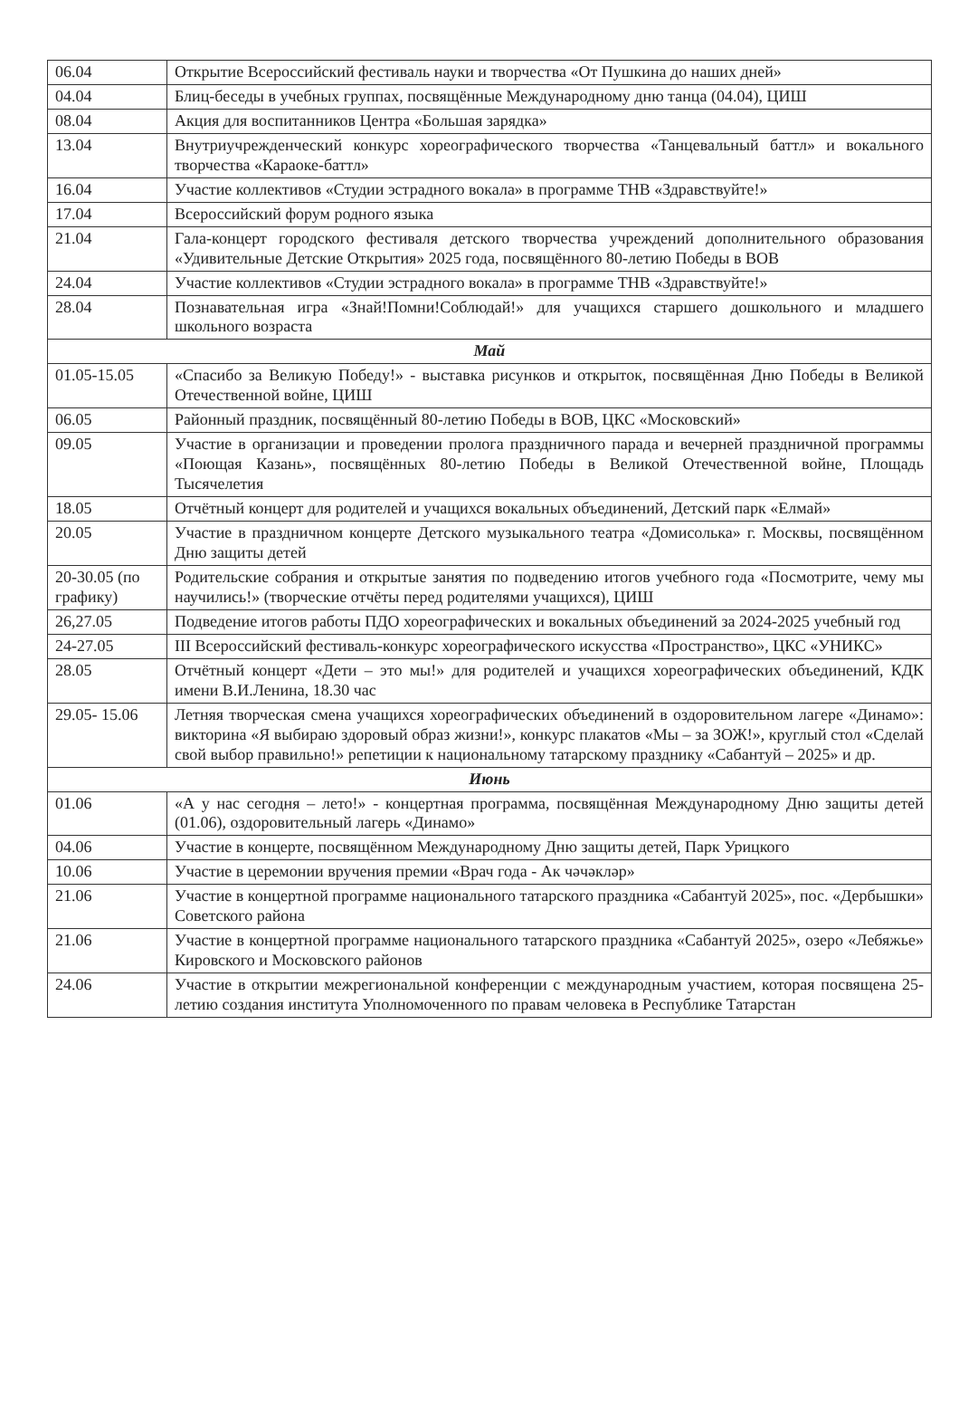| 06.04 | Открытие Всероссийский фестиваль науки и творчества «От Пушкина до наших дней» |
| 04.04 | Блиц-беседы в учебных группах, посвящённые Международному дню танца (04.04), ЦИШ |
| 08.04 | Акция для воспитанников Центра «Большая зарядка» |
| 13.04 | Внутриучрежденческий конкурс хореографического творчества «Танцевальный баттл» и вокального творчества «Караоке-баттл» |
| 16.04 | Участие коллективов «Студии эстрадного вокала» в программе ТНВ «Здравствуйте!» |
| 17.04 | Всероссийский форум родного языка |
| 21.04 | Гала-концерт городского фестиваля детского творчества учреждений дополнительного образования «Удивительные Детские Открытия» 2025 года, посвящённого 80-летию Победы в ВОВ |
| 24.04 | Участие коллективов «Студии эстрадного вокала» в программе ТНВ «Здравствуйте!» |
| 28.04 | Познавательная игра «Знай!Помни!Соблюдай!» для учащихся старшего дошкольного и младшего школьного возраста |
| Май | |
| 01.05-15.05 | «Спасибо за Великую Победу!» - выставка рисунков и открыток, посвящённая Дню Победы в Великой Отечественной войне, ЦИШ |
| 06.05 | Районный праздник, посвящённый 80-летию Победы в ВОВ, ЦКС «Московский» |
| 09.05 | Участие в организации и проведении пролога праздничного парада и вечерней праздничной программы «Поющая Казань», посвящённых 80-летию Победы в Великой Отечественной войне, Площадь Тысячелетия |
| 18.05 | Отчётный концерт для родителей и учащихся вокальных объединений, Детский парк «Елмай» |
| 20.05 | Участие в праздничном концерте Детского музыкального театра «Домисолька» г. Москвы, посвящённом Дню защиты детей |
| 20-30.05 (по графику) | Родительские собрания и открытые занятия по подведению итогов учебного года «Посмотрите, чему мы научились!» (творческие отчёты перед родителями учащихся), ЦИШ |
| 26,27.05 | Подведение итогов работы ПДО хореографических и вокальных объединений за 2024-2025 учебный год |
| 24-27.05 | III Всероссийский фестиваль-конкурс хореографического искусства «Пространство», ЦКС «УНИКС» |
| 28.05 | Отчётный концерт «Дети – это мы!» для родителей и учащихся хореографических объединений, КДК имени В.И.Ленина, 18.30 час |
| 29.05- 15.06 | Летняя творческая смена учащихся хореографических объединений в оздоровительном лагере «Динамо»: викторина «Я выбираю здоровый образ жизни!», конкурс плакатов «Мы – за ЗОЖ!», круглый стол «Сделай свой выбор правильно!» репетиции к национальному татарскому празднику «Сабантуй – 2025» и др. |
| Июнь | |
| 01.06 | «А у нас сегодня – лето!» - концертная программа, посвящённая Международному Дню защиты детей (01.06), оздоровительный лагерь «Динамо» |
| 04.06 | Участие в концерте, посвящённом Международному Дню защиты детей, Парк Урицкого |
| 10.06 | Участие в церемонии вручения премии «Врач года - Ак чәчәкләр» |
| 21.06 | Участие в концертной программе национального татарского праздника «Сабантуй 2025», пос. «Дербышки» Советского района |
| 21.06 | Участие в концертной программе национального татарского праздника «Сабантуй 2025», озеро «Лебяжье» Кировского и Московского районов |
| 24.06 | Участие в открытии межрегиональной конференции с международным участием, которая посвящена 25-летию создания института Уполномоченного по правам человека в Республике Татарстан |